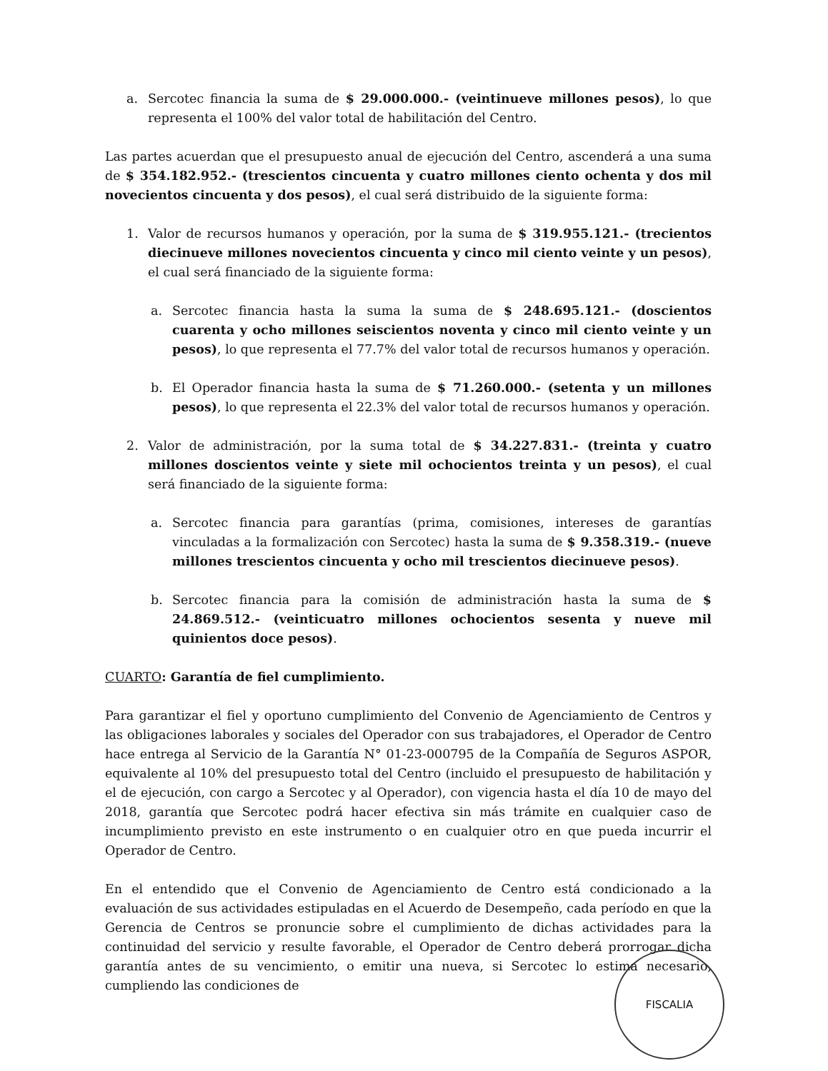a. Sercotec financia la suma de $ 29.000.000.- (veintinueve millones pesos), lo que representa el 100% del valor total de habilitación del Centro.
Las partes acuerdan que el presupuesto anual de ejecución del Centro, ascenderá a una suma de $ 354.182.952.- (trescientos cincuenta y cuatro millones ciento ochenta y dos mil novecientos cincuenta y dos pesos), el cual será distribuido de la siguiente forma:
1. Valor de recursos humanos y operación, por la suma de $ 319.955.121.- (trecientos diecinueve millones novecientos cincuenta y cinco mil ciento veinte y un pesos), el cual será financiado de la siguiente forma:
a. Sercotec financia hasta la suma la suma de $ 248.695.121.- (doscientos cuarenta y ocho millones seiscientos noventa y cinco mil ciento veinte y un pesos), lo que representa el 77.7% del valor total de recursos humanos y operación.
b. El Operador financia hasta la suma de $ 71.260.000.- (setenta y un millones pesos), lo que representa el 22.3% del valor total de recursos humanos y operación.
2. Valor de administración, por la suma total de $ 34.227.831.- (treinta y cuatro millones doscientos veinte y siete mil ochocientos treinta y un pesos), el cual será financiado de la siguiente forma:
a. Sercotec financia para garantías (prima, comisiones, intereses de garantías vinculadas a la formalización con Sercotec) hasta la suma de $ 9.358.319.- (nueve millones trescientos cincuenta y ocho mil trescientos diecinueve pesos).
b. Sercotec financia para la comisión de administración hasta la suma de $ 24.869.512.- (veinticuatro millones ochocientos sesenta y nueve mil quinientos doce pesos).
CUARTO: Garantía de fiel cumplimiento.
Para garantizar el fiel y oportuno cumplimiento del Convenio de Agenciamiento de Centros y las obligaciones laborales y sociales del Operador con sus trabajadores, el Operador de Centro hace entrega al Servicio de la Garantía N° 01-23-000795 de la Compañía de Seguros ASPOR, equivalente al 10% del presupuesto total del Centro (incluido el presupuesto de habilitación y el de ejecución, con cargo a Sercotec y al Operador), con vigencia hasta el día 10 de mayo del 2018, garantía que Sercotec podrá hacer efectiva sin más trámite en cualquier caso de incumplimiento previsto en este instrumento o en cualquier otro en que pueda incurrir el Operador de Centro.
En el entendido que el Convenio de Agenciamiento de Centro está condicionado a la evaluación de sus actividades estipuladas en el Acuerdo de Desempeño, cada período en que la Gerencia de Centros se pronuncie sobre el cumplimiento de dichas actividades para la continuidad del servicio y resulte favorable, el Operador de Centro deberá prorrogar dicha garantía antes de su vencimiento, o emitir una nueva, si Sercotec lo estima necesario, cumpliendo las condiciones de
FISCALIA